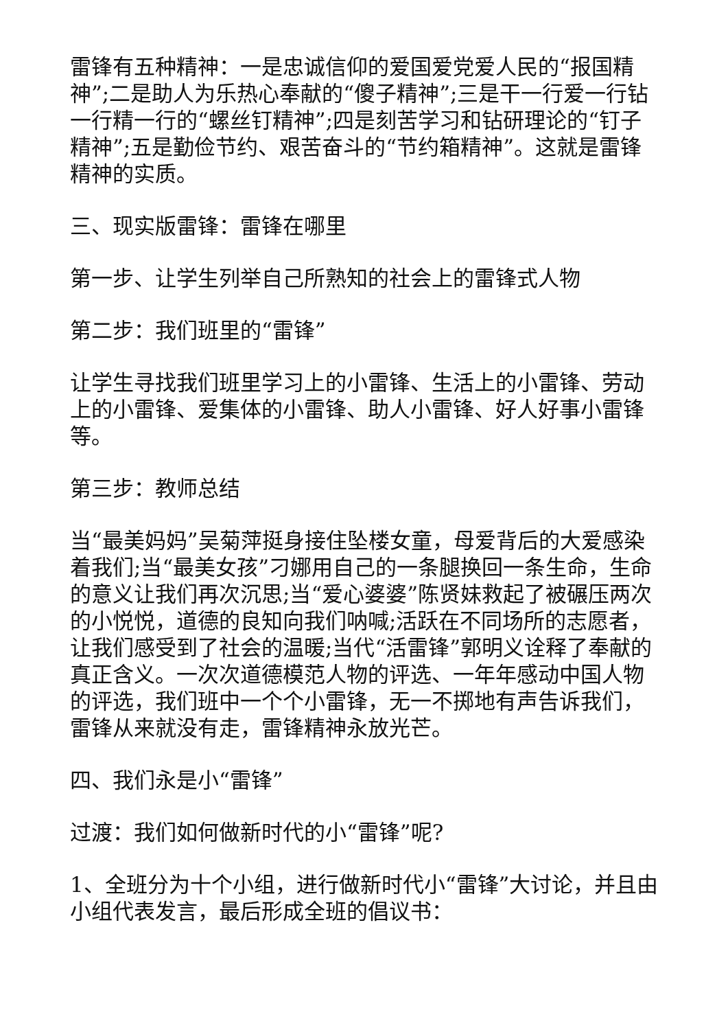雷锋有五种精神：一是忠诚信仰的爱国爱党爱人民的“报国精神”;二是助人为乐热心奉献的“傻子精神”;三是干一行爱一行钻一行精一行的“螺丝钉精神”;四是刻苦学习和钻研理论的“钉子精神”;五是勤俭节约、艰苦奋斗的“节约箱精神”。这就是雷锋精神的实质。
三、现实版雷锋：雷锋在哪里
第一步、让学生列举自己所熟知的社会上的雷锋式人物
第二步：我们班里的“雷锋”
让学生寻找我们班里学习上的小雷锋、生活上的小雷锋、劳动上的小雷锋、爱集体的小雷锋、助人小雷锋、好人好事小雷锋等。
第三步：教师总结
当“最美妈妈”吴菊萍挺身接住坠楼女童，母爱背后的大爱感染着我们;当“最美女孩”刁娜用自己的一条腿换回一条生命，生命的意义让我们再次沉思;当“爱心婆婆”陈贤妹救起了被碾压两次的小悦悦，道德的良知向我们呐喊;活跃在不同场所的志愿者，让我们感受到了社会的温暖;当代“活雷锋”郭明义诠释了奉献的真正含义。一次次道德模范人物的评选、一年年感动中国人物的评选，我们班中一个个小雷锋，无一不掷地有声告诉我们，雷锋从来就没有走，雷锋精神永放光芒。
四、我们永是小“雷锋”
过渡：我们如何做新时代的小“雷锋”呢?
1、全班分为十个小组，进行做新时代小“雷锋”大讨论，并且由小组代表发言，最后形成全班的倡议书：